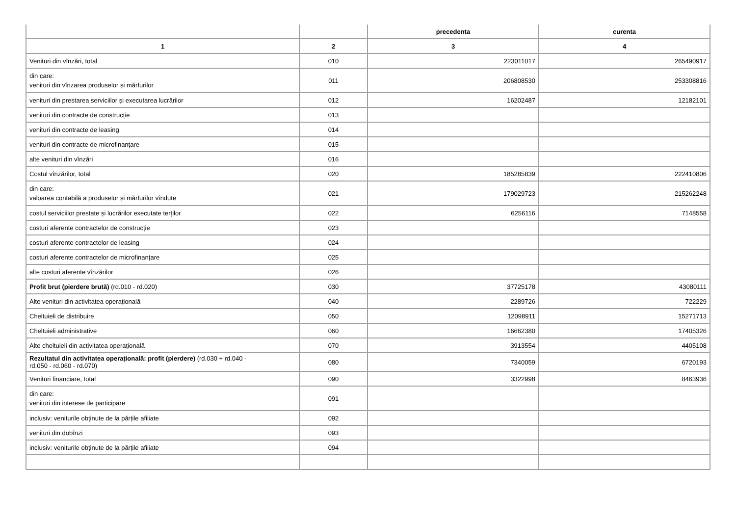| | | precedenta | curenta |
| --- | --- | --- | --- |
| 1 | 2 | 3 | 4 |
| Venituri din vînzări, total | 010 | 223011017 | 265490917 |
| din care: venituri din vînzarea produselor și mărfurilor | 011 | 206808530 | 253308816 |
| venituri din prestarea serviciilor și executarea lucrărilor | 012 | 16202487 | 12182101 |
| venituri din contracte de construcție | 013 | | |
| venituri din contracte de leasing | 014 | | |
| venituri din contracte de microfinanţare | 015 | | |
| alte venituri din vînzări | 016 | | |
| Costul vînzărilor, total | 020 | 185285839 | 222410806 |
| din care: valoarea contabilă a produselor și mărfurilor vîndute | 021 | 179029723 | 215262248 |
| costul serviciilor prestate și lucrărilor executate terților | 022 | 6256116 | 7148558 |
| costuri aferente contractelor de construcție | 023 | | |
| costuri aferente contractelor de leasing | 024 | | |
| costuri aferente contractelor de microfinanţare | 025 | | |
| alte costuri aferente vînzărilor | 026 | | |
| Profit brut (pierdere brută) (rd.010 - rd.020) | 030 | 37725178 | 43080111 |
| Alte venituri din activitatea operațională | 040 | 2289726 | 722229 |
| Cheltuieli de distribuire | 050 | 12098911 | 15271713 |
| Cheltuieli administrative | 060 | 16662380 | 17405326 |
| Alte cheltuieli din activitatea operațională | 070 | 3913554 | 4405108 |
| Rezultatul din activitatea operațională: profit (pierdere) (rd.030 + rd.040 - rd.050 - rd.060 - rd.070) | 080 | 7340059 | 6720193 |
| Venituri financiare, total | 090 | 3322998 | 8463936 |
| din care: venituri din interese de participare | 091 | | |
| inclusiv: veniturile obținute de la părțile afiliate | 092 | | |
| venituri din dobînzi | 093 | | |
| inclusiv: veniturile obținute de la părțile afiliate | 094 | | |